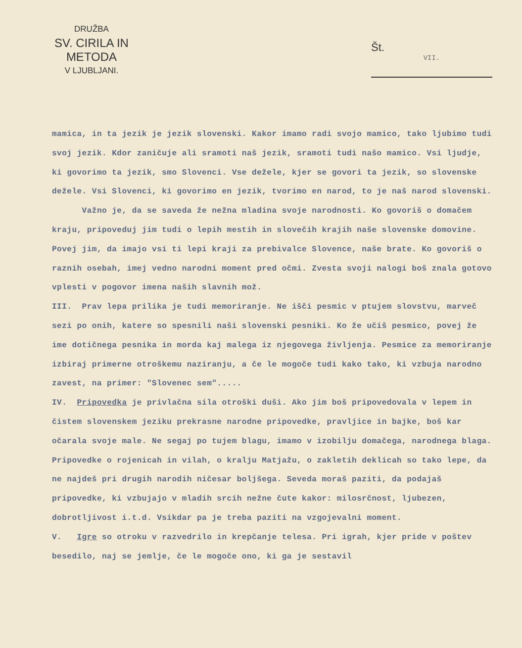DRUŽBA
SV. CIRILA IN METODA
V LJUBLJANI.
Št.
VII.
mamica, in ta jezik je jezik slovenski. Kakor imamo radi svojo mamico, tako ljubimo tudi svoj jezik. Kdor zaničuje ali sramoti naš jezik, sramoti tudi našo mamico. Vsi ljudje, ki govorimo ta jezik, smo Slovenci. Vse dežele, kjer se govori ta jezik, so slovenske dežele. Vsi Slovenci, ki govorimo en jezik, tvorimo en narod, to je naš narod slovenski.
Važno je, da se saveda že nežna mladina svoje narodnosti. Ko govoriš o domačem kraju, pripoveduj jim tudi o lepih mestih in slovečih krajih naše slovenske domovine. Povej jim, da imajo vsi ti lepi kraji za prebivalce Slovence, naše brate. Ko govoriš o raznih osebah, imej vedno narodni moment pred očmi. Zvesta svoji nalogi boš znala gotovo vplesti v pogovor imena naših slavnih mož.
III. Prav lepa prilika je tudi memoriranje. Ne išči pesmic v ptujem slovstvu, marveč sezi po onih, katere so spesnili naši slovenski pesniki. Ko že učiš pesmico, povej že ime dotičnega pesnika in morda kaj malega iz njegovega življenja. Pesmice za memoriranje izbiraj primerne otroškemu naziranju, a če le mogoče tudi kako tako, ki vzbuja narodno zavest, na primer: "Slovenec sem".....
IV. Pripovedka je privlačna sila otroški duši. Ako jim boš pripovedovala v lepem in čistem slovenskem jeziku prekrasne narodne pripovedke, pravljice in bajke, boš kar očarala svoje male. Ne segaj po tujem blagu, imamo v izobilju domačega, narodnega blaga. Pripovedke o rojenicah in vilah, o kralju Matjažu, o zakletih deklicah so tako lepe, da ne najdeš pri drugih narodih ničesar boljšega. Seveda moraš paziti, da podajaš pripovedke, ki vzbujajo v mladih srcih nežne čute kakor: milosrčnost, ljubezen, dobrotljivost i.t.d. Vsikdar pa je treba paziti na vzgojevalni moment.
V. Igre so otroku v razvedrilo in krepčanje telesa. Pri igrah, kjer pride v poštev besedilo, naj se jemlje, če le mogoče ono, ki ga je sestavil